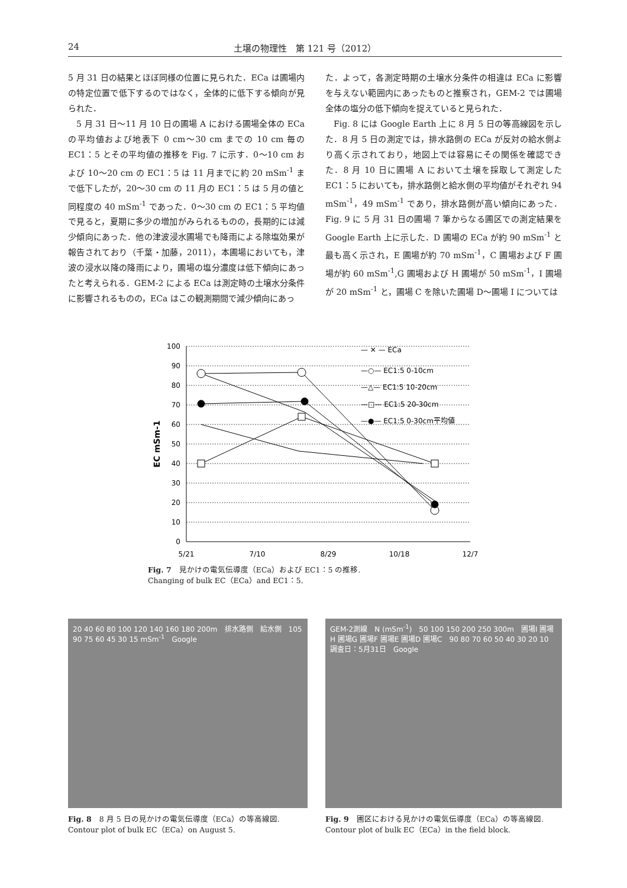24 土壌の物理性　第 121 号（2012）
5 月 31 日の結果とほぼ同様の位置に見られた．ECa は圃場内の特定位置で低下するのではなく，全体的に低下する傾向が見られた．
5 月 31 日～11 月 10 日の圃場 A における圃場全体の ECa の平均値および地表下 0 cm～30 cm までの 10 cm 毎の EC1：5 とその平均値の推移を Fig. 7 に示す．0～10 cm および 10～20 cm の EC1：5 は 11 月までに約 20 mSm<sup>-1</sup> まで低下したが，20～30 cm の 11 月の EC1：5 は 5 月の値と同程度の 40 mSm<sup>-1</sup> であった．0～30 cm の EC1：5 平均値で見ると，夏期に多少の増加がみられるものの，長期的には減少傾向にあった．他の津波浸水圃場でも降雨による除塩効果が報告されており（千葉・加藤，2011），本圃場においても，津波の浸水以降の降雨により，圃場の塩分濃度は低下傾向にあったと考えられる．GEM-2 による ECa は測定時の土壌水分条件に影響されるものの，ECa はこの観測期間で減少傾向にあっ
た．よって，各測定時期の土壌水分条件の相違は ECa に影響を与えない範囲内にあったものと推察され，GEM-2 では圃場全体の塩分の低下傾向を捉えていると見られた．
Fig. 8 には Google Earth 上に 8 月 5 日の等高線図を示した．8 月 5 日の測定では，排水路側の ECa が反対の給水側より高く示されており，地図上では容易にその関係を確認できた．8 月 10 日に圃場 A において土壌を採取して測定した EC1：5 においても，排水路側と給水側の平均値がそれぞれ 94 mSm<sup>-1</sup>，49 mSm<sup>-1</sup> であり，排水路側が高い傾向にあった．Fig. 9 に 5 月 31 日の圃場 7 筆からなる圃区での測定結果を Google Earth 上に示した．D 圃場の ECa が約 90 mSm<sup>-1</sup> と最も高く示され，E 圃場が約 70 mSm<sup>-1</sup>，C 圃場および F 圃場が約 60 mSm<sup>-1</sup>,G 圃場および H 圃場が 50 mSm<sup>-1</sup>，I 圃場が 20 mSm<sup>-1</sup> と，圃場 C を除いた圃場 D～圃場 I については
100
90
80
70
60
50
40
30
20
10
0
5/21
7/10
8/29
10/18
12/7
EC mSm-1
— ✕ — ECa
—○— EC1:5 0-10cm
—△— EC1:5 10-20cm
—□— EC1:5 20-30cm
—●— EC1:5 0-30cm平均値
Fig. 7　見かけの電気伝導度（ECa）および EC1：5 の推移.
Changing of bulk EC（ECa）and EC1：5.
20 40 60 80 100 120 140 160 180 200m　排水路側　給水側　105 90 75 60 45 30 15 mSm<sup>-1</sup>　Google
Fig. 8　8 月 5 日の見かけの電気伝導度（ECa）の等高線図.
Contour plot of bulk EC（ECa）on August 5.
GEM-2測線　N (mSm<sup>-1</sup>)　50 100 150 200 250 300m　圃場I 圃場H 圃場G 圃場F 圃場E 圃場D 圃場C　90 80 70 60 50 40 30 20 10　調査日：5月31日　Google
Fig. 9　圃区における見かけの電気伝導度（ECa）の等高線図.
Contour plot of bulk EC（ECa）in the field block.